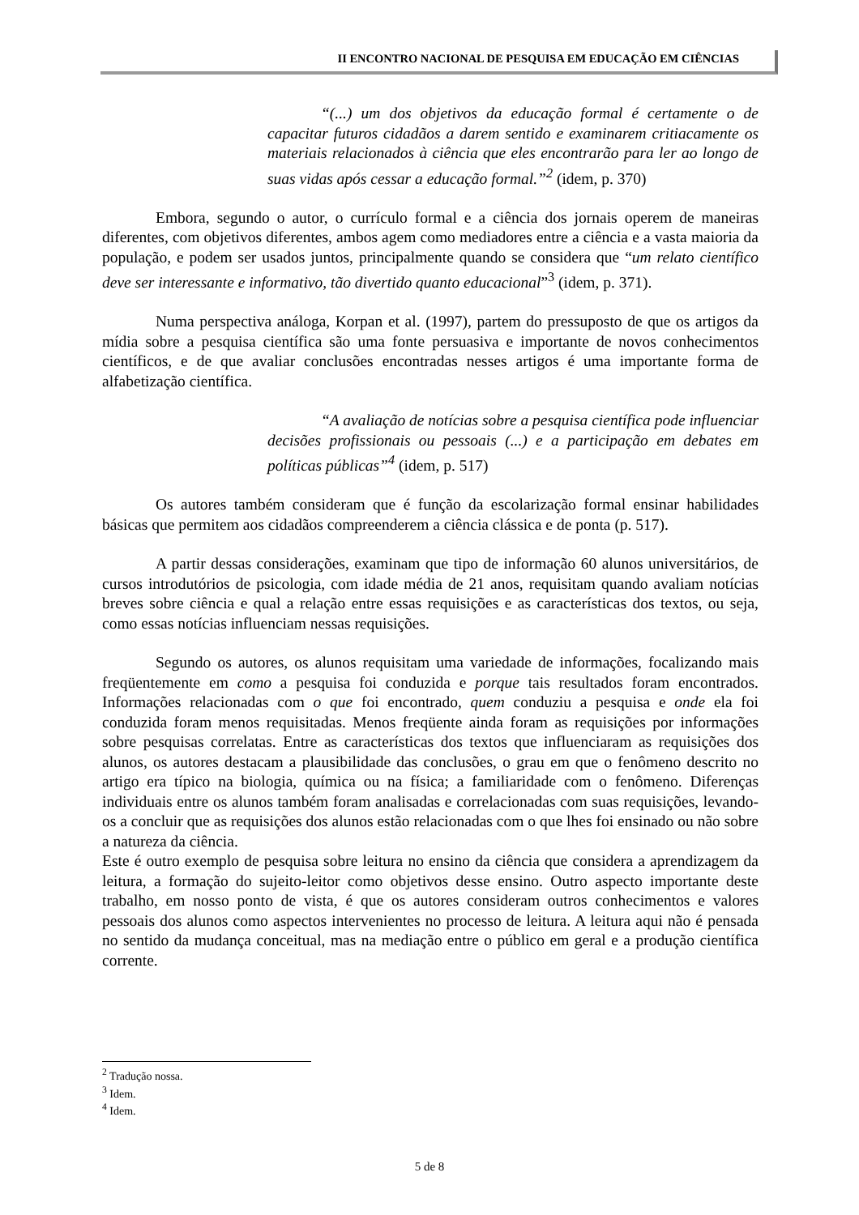II ENCONTRO NACIONAL DE PESQUISA EM EDUCAÇÃO EM CIÊNCIAS
“(...) um dos objetivos da educação formal é certamente o de capacitar futuros cidadãos a darem sentido e examinarem critiacamente os materiais relacionados à ciência que eles encontrarão para ler ao longo de suas vidas após cessar a educação formal.”<sup>2</sup> (idem, p. 370)
Embora, segundo o autor, o currículo formal e a ciência dos jornais operem de maneiras diferentes, com objetivos diferentes, ambos agem como mediadores entre a ciência e a vasta maioria da população, e podem ser usados juntos, principalmente quando se considera que “um relato científico deve ser interessante e informativo, tão divertido quanto educacional”<sup>3</sup> (idem, p. 371).
Numa perspectiva análoga, Korpan et al. (1997), partem do pressuposto de que os artigos da mídia sobre a pesquisa científica são uma fonte persuasiva e importante de novos conhecimentos científicos, e de que avaliar conclusões encontradas nesses artigos é uma importante forma de alfabetização científica.
“A avaliação de notícias sobre a pesquisa científica pode influenciar decisões profissionais ou pessoais (...) e a participação em debates em políticas públicas”<sup>4</sup> (idem, p. 517)
Os autores também consideram que é função da escolarização formal ensinar habilidades básicas que permitem aos cidadãos compreenderem a ciência clássica e de ponta (p. 517).
A partir dessas considerações, examinam que tipo de informação 60 alunos universitários, de cursos introdutórios de psicologia, com idade média de 21 anos, requisitam quando avaliam notícias breves sobre ciência e qual a relação entre essas requisições e as características dos textos, ou seja, como essas notícias influenciam nessas requisições.
Segundo os autores, os alunos requisitam uma variedade de informações, focalizando mais freqüentemente em como a pesquisa foi conduzida e porque tais resultados foram encontrados. Informações relacionadas com o que foi encontrado, quem conduziu a pesquisa e onde ela foi conduzida foram menos requisitadas. Menos freqüente ainda foram as requisições por informações sobre pesquisas correlatas. Entre as características dos textos que influenciaram as requisições dos alunos, os autores destacam a plausibilidade das conclusões, o grau em que o fenômeno descrito no artigo era típico na biologia, química ou na física; a familiaridade com o fenômeno. Diferenças individuais entre os alunos também foram analisadas e correlacionadas com suas requisições, levando-os a concluir que as requisições dos alunos estão relacionadas com o que lhes foi ensinado ou não sobre a natureza da ciência.
Este é outro exemplo de pesquisa sobre leitura no ensino da ciência que considera a aprendizagem da leitura, a formação do sujeito-leitor como objetivos desse ensino. Outro aspecto importante deste trabalho, em nosso ponto de vista, é que os autores consideram outros conhecimentos e valores pessoais dos alunos como aspectos intervenientes no processo de leitura. A leitura aqui não é pensada no sentido da mudança conceitual, mas na mediação entre o público em geral e a produção científica corrente.
<sup>2</sup> Tradução nossa.
<sup>3</sup> Idem.
<sup>4</sup> Idem.
5 de 8